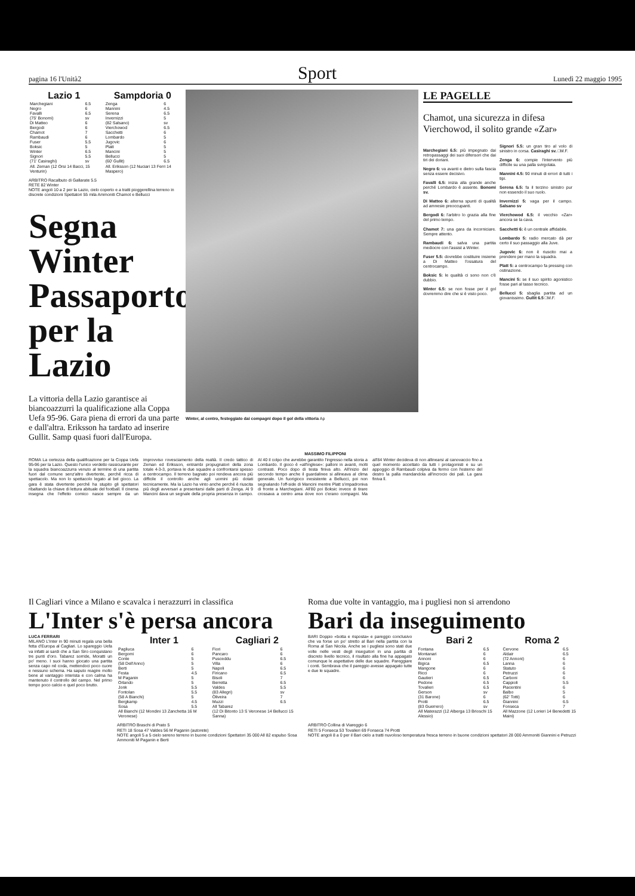pagina 16 l'Unità2 Sport Lunedì 22 maggio 1995
| Lazio 1 | |
| --- | --- |
| Marchegiani | 6.5 |
| Negro | 6 |
| Favalli | 6.5 |
| (75' Bonomi) | sv |
| Di Matteo | 6 |
| Bergodi | 6 |
| Chamot | 7 |
| Rambaudi | 6 |
| Fuser | 5.5 |
| Boksic | 5 |
| Winter | 6.5 |
| Signori | 5.5 |
| (71' Casiraghi) | sv |
| All. Zeman (12 Orsi 14 Bacci, 15 Venturin) | |
| Sampdoria 0 | |
| --- | --- |
| Zenga | 6 |
| Mannini | 4.5 |
| Serena | 6.5 |
| Invernizzi | 5 |
| (82 Salsano) | sv |
| Vierchowod | 6.5 |
| Sacchetti | 6 |
| Lombardo | 5 |
| Jugovic | 6 |
| Platt | 5 |
| Mancini | 5 |
| Bellucci | 5 |
| (60' Gullit) | 6.5 |
| All. Eriksson (12 Nuciari 13 Ferri 14 Maspero) | |
ARBITRO Racalbuto di Gallarate 5.5
RETE 82 Winter
NOTE angoli 10 a 2 per la Lazio, cielo coperto e a tratti pioggerellina terreno in discrete condizioni Spettatori 55 mila Ammoniti Chamot e Bellucci
Segna Winter Passaporto per la Lazio
La vittoria della Lazio garantisce ai biancoazzurri la qualificazione alla Coppa Uefa 95-96. Gara piena di errori da una parte e dall'altra. Eriksson ha tardato ad inserire Gullit. Samp quasi fuori dall'Europa.
Winter, al centro, festeggiato dai compagni dopo il gol della vittoria Ap
LE PAGELLE
Chamot, una sicurezza in difesa Vierchowod, il solito grande «Zar»
Marchegiani 6.5: più impegnato dai retropassaggi dei suoi difensori che dai tiri dei doriani.
Negro 6: va avanti e dietro sulla fascia senza essere decisivo.
Favalli 6.5: inizia alla grande anche perché Lombardo è assente. Bonomi sv.
Di Matteo 6: alterna spunti di qualità ad amnesie preoccupanti.
Bergodi 6: l'arbitro lo grazia alla fine del primo tempo.
Chamot 7: una gara da incorniciare. Sempre attento.
Rambaudi 6: salva una partita mediocre con l'assist a Winter.
Fuser 5.5: dovrebbe costituire insieme a Di Matteo l'ossatura del centrocampo.
Boksic 5: le qualità ci sono non c'è dubbio.
Winter 6.5: se non fosse per il gol dovremmo dire che si è visto poco.
Signori 5.5: un gran tiro al volo di sinistro in corsa. Casiraghi sv. □M.F.
Zenga 6: compie l'intervento più difficile su una palla svirgolata.
Mannini 4.5: 90 minuti di errori di tutti i tipi.
Serena 6.5: fa il terzino sinistro pur non essendo il suo ruolo.
Invernizzi 5: vaga per il campo. Salsano sv
Vierchowod 6.5: il vecchio «Zar» ancora se la cava.
Sacchetti 6: è un centrale affidabile.
Lombardo 5: radio mercato dà per certo il suo passaggio alla Juve.
Jugovic 6: non è riuscito mai a prendere per mano la squadra.
Platt 5: a centrocampo fa pressing con ostinazione.
Mancini 5: se il suo spirito agonistico fosse pari al tasso tecnico.
Bellucci 5: sbaglia partita ad un giovanissimo. Gullit 6.5 □M.F.
MASSIMO FILIPPONI
ROMA La certezza della qualificazione per la Coppa Uefa 95-96 per la Lazio. Questo l'unico verdetto rassicurante per la squadra biancoazzurra venuto al termine di una partita fuori dal comune senz'altro divertente, perché ricca di spettacolo. Ma non lo spettacolo legato al bel gioco. La gara è stata divertente perché ha stupito gli spettatori ribaltando la chiave di lettura abituale del football. Il cinema insegna che l'effetto comico nasce sempre da un improvviso rovesciamento della realtà. Il credo tattico di Zeman ed Eriksson, entrambi propugnatori della zona totale 4-3-3, portava le due squadre a confrontarsi spesso a centrocampo. Il terreno bagnato poi rendeva ancora più difficile il controllo anche agli uomini più dotati tecnicamente. Ma la Lazio ha vinto anche perché è riuscita più degli avversari a presentarsi dalle parti di Zenga. Al 9 Mancini dava un segnale della propria presenza in campo. Al 40 il colpo che avrebbe garantito l'ingresso nella storia a Lombardo. Il gioco è «all'inglese»: palloni in avanti, molti contrasti. Poco dopo di testa finiva alto. All'inizio del secondo tempo anche il guardalinee si allineava al clima generale. Un fuorigioco inesistente a Bellucci, poi non segnalando l'off-side di Mancini mentre Platt s'impadroniva di fronte a Marchegiani. All'80 poi Boksic invece di tirare crossava a centro area dove non c'erano compagni. Ma all'84 Winter decideva di non allinearsi al canovaccio fino a quel momento accettato da tutti i protagonisti e su un appoggio di Rambaudi colpiva da fermo con l'esterno del destro la palla mandandola all'incrocio dei pali. La gara finiva lì.
Il Cagliari vince a Milano e scavalca i nerazzurri in classifica
L'Inter s'è persa ancora
LUCA FERRARI
MILANO L'Inter in 90 minuti regala una bella fetta d'Europa al Cagliari. Lo spareggio Uefa va infatti ai sardi che a San Siro conquistano tre punti d'oro. Tabarez sorride, Moratti un po' meno. I suoi hanno giocato una partita senza capo né coda, mettendoci poco cuore e nessuno schema. Ha saputo reagire molto bene al vantaggio interista e con calma ha mantenuto il controllo del campo. Nel primo tempo poco calcio e quel poco brutto.
| Inter 1 | | Cagliari 2 | |
| --- | --- | --- | --- |
| Pagliuca | 6 | Fiori | 6 |
| Bergomi | 6 | Pancaro | 6 |
| Conte | 5 | Pusceddu | 6.5 |
| (58 Dell'Anno) | 5 | Villa | 6 |
| Berti | 5 | Napoli | 6.5 |
| Festa | 4.5 | Firicano | 6.5 |
| M Paganin | 5 | Bisoli | 7 |
| Orlando | 5 | Berretta | 6.5 |
| Jonk | 5.5 | Valdes | 5.5 |
| Fontolan | 5.5 | (83 Allegri) | sv |
| (58 A Bianchi) | 5 | Oliveira | 7 |
| Bergkamp | 4.5 | Muzzi | 6.5 |
| Sosa | 5.5 | All Tabarez | |
| All Bianchi (12 Mondini 13 Zanchetta 16 M Veronese) | | (12 Di Bitonto 13 S Veronese 14 Bellucci 15 Sanna) | |
ARBITRO Braschi di Prato 5
RETI 18 Sosa 47 Valdes 56 M Paganin (autorete)
NOTE angoli 5 a 5 cielo sereno terreno in buone condizioni Spettatori 35 000 All 82 espulso Sosa Ammoniti M Paganin e Berti
Roma due volte in vantaggio, ma i pugliesi non si arrendono
Bari da inseguimento
BARI Doppio «botta e risposta» e pareggio conclusivo che va forse un po' stretto al Bari nella partita con la Roma al San Nicola. Anche se i pugliesi sono stati due volte nelle vesti degli inseguitori in una partita di discreto livello tecnico, il risultato alla fine ha appagato comunque le aspettative delle due squadre. Pareggiare i conti. Sembrava che il pareggio avesse appagato tutte e due le squadre.
| Bari 2 | | Roma 2 | |
| --- | --- | --- | --- |
| Fontana | 6.5 | Cervone | 6.5 |
| Montanari | 6 | Aldair | 6.5 |
| Annoni | 6 | (72 Annoni) | 6 |
| Bigica | 6.5 | Lanna | 6 |
| Mangone | 6 | Statuto | 6 |
| Ricci | 6 | Petruzzi | 6 |
| Gautieri | 6.5 | Carboni | 6 |
| Pedone | 6.5 | Cappioli | 5.5 |
| Tovalieri | 6.5 | Piacentini | 6 |
| Gerson | sv | Balbo | 5 |
| (31 Barone) | 6 | (62' Totti) | 6 |
| Protti | 6.5 | Giannini | 6.5 |
| (83 Guerrero) | sv | Fonseca | 7 |
| All Materazzi (12 Alberga 13 Brioschi 15 Alessio) | | All Mazzone (12 Lorieri 14 Benedetti 15 Maini) | |
ARBITRO Collina di Viareggio 6
RETI 5 Fonseca 53 Tovalieri 69 Fonseca 74 Protti
NOTE angoli 8 a 0 per il Bari cielo a tratti nuvoloso temperatura fresca terreno in buone condizioni spettatori 28 000 Ammoniti Giannini e Petruzzi